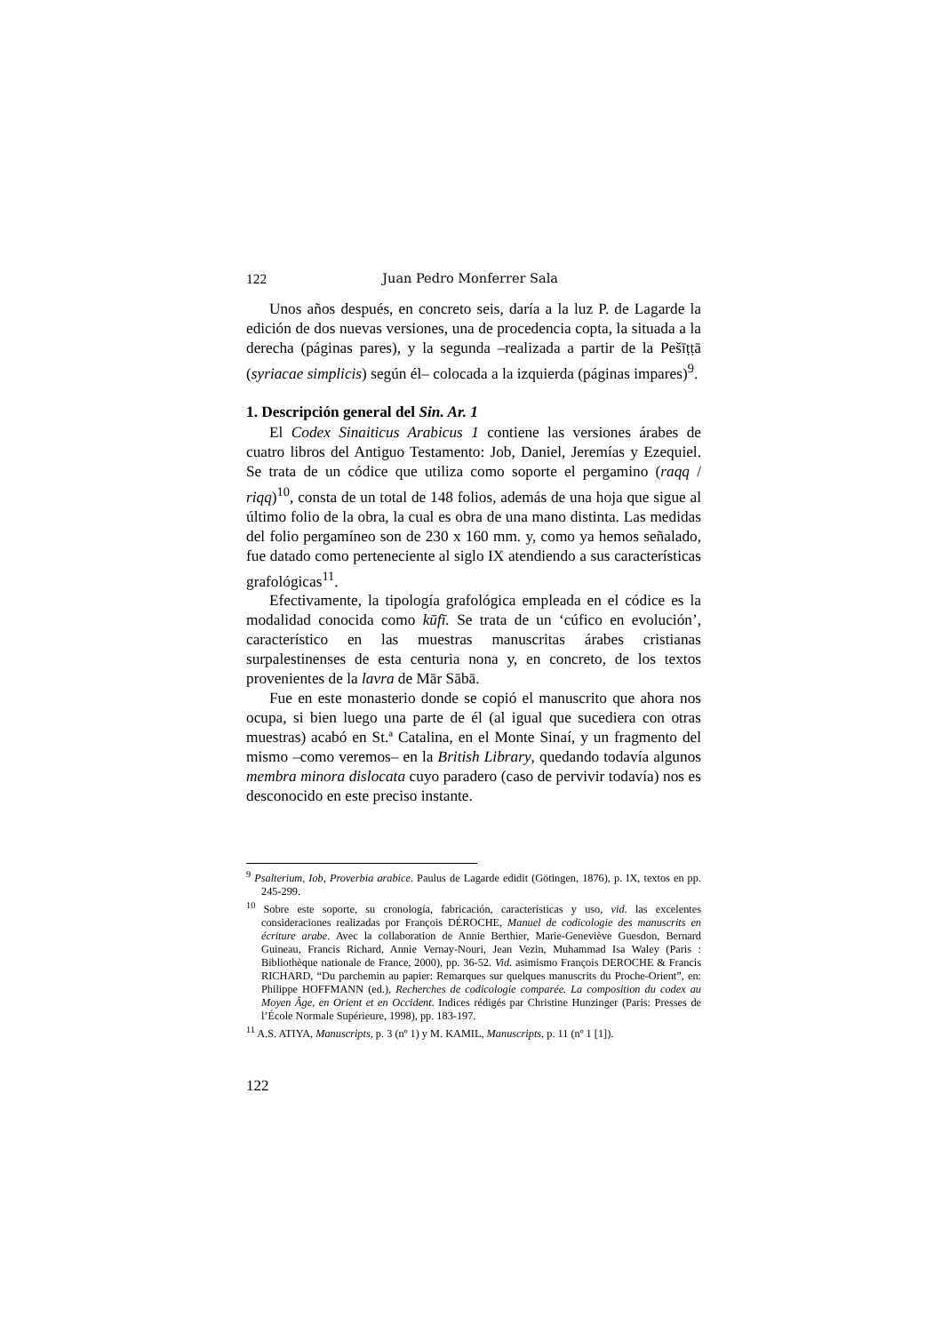122 Juan Pedro Monferrer Sala
Unos años después, en concreto seis, daría a la luz P. de Lagarde la edición de dos nuevas versiones, una de procedencia copta, la situada a la derecha (páginas pares), y la segunda –realizada a partir de la Pešīṭṭā (syriacae simplicis) según él– colocada a la izquierda (páginas impares)<sup>9</sup>.
1. Descripción general del Sin. Ar. 1
El Codex Sinaiticus Arabicus 1 contiene las versiones árabes de cuatro libros del Antiguo Testamento: Job, Daniel, Jeremías y Ezequiel. Se trata de un códice que utiliza como soporte el pergamino (raqq / riqq)<sup>10</sup>, consta de un total de 148 folios, además de una hoja que sigue al último folio de la obra, la cual es obra de una mano distinta. Las medidas del folio pergamíneo son de 230 x 160 mm. y, como ya hemos señalado, fue datado como perteneciente al siglo IX atendiendo a sus características grafológicas<sup>11</sup>.
Efectivamente, la tipología grafológica empleada en el códice es la modalidad conocida como kūfī. Se trata de un ‘cúfico en evolución’, característico en las muestras manuscritas árabes cristianas surpalestinenses de esta centuria nona y, en concreto, de los textos provenientes de la lavra de Mār Sābā.
Fue en este monasterio donde se copió el manuscrito que ahora nos ocupa, si bien luego una parte de él (al igual que sucediera con otras muestras) acabó en St.ª Catalina, en el Monte Sinaí, y un fragmento del mismo –como veremos– en la British Library, quedando todavía algunos membra minora dislocata cuyo paradero (caso de pervivir todavía) nos es desconocido en este preciso instante.
<sup>9</sup> Psalterium, Iob, Proverbia arabice. Paulus de Lagarde edidit (Götingen, 1876), p. IX, textos en pp. 245-299.
<sup>10</sup> Sobre este soporte, su cronología, fabricación, características y uso, vid. las excelentes consideraciones realizadas por François DÉROCHE, Manuel de codicologie des manuscrits en écriture arabe. Avec la collaboration de Annie Berthier, Marie-Geneviève Guesdon, Bernard Guineau, Francis Richard, Annie Vernay-Nouri, Jean Vezin, Muhammad Isa Waley (Paris : Bibliothèque nationale de France, 2000), pp. 36-52. Vid. asimismo François DEROCHE & Francis RICHARD, “Du parchemin au papier: Remarques sur quelques manuscrits du Proche-Orient”, en: Philippe HOFFMANN (ed.), Recherches de codicologie comparée. La composition du codex au Moyen Âge, en Orient et en Occident. Indices rédigés par Christine Hunzinger (Paris: Presses de l’École Normale Supérieure, 1998), pp. 183-197.
<sup>11</sup> A.S. ATIYA, Manuscripts, p. 3 (nº 1) y M. KAMIL, Manuscripts, p. 11 (nº 1 [1]).
122